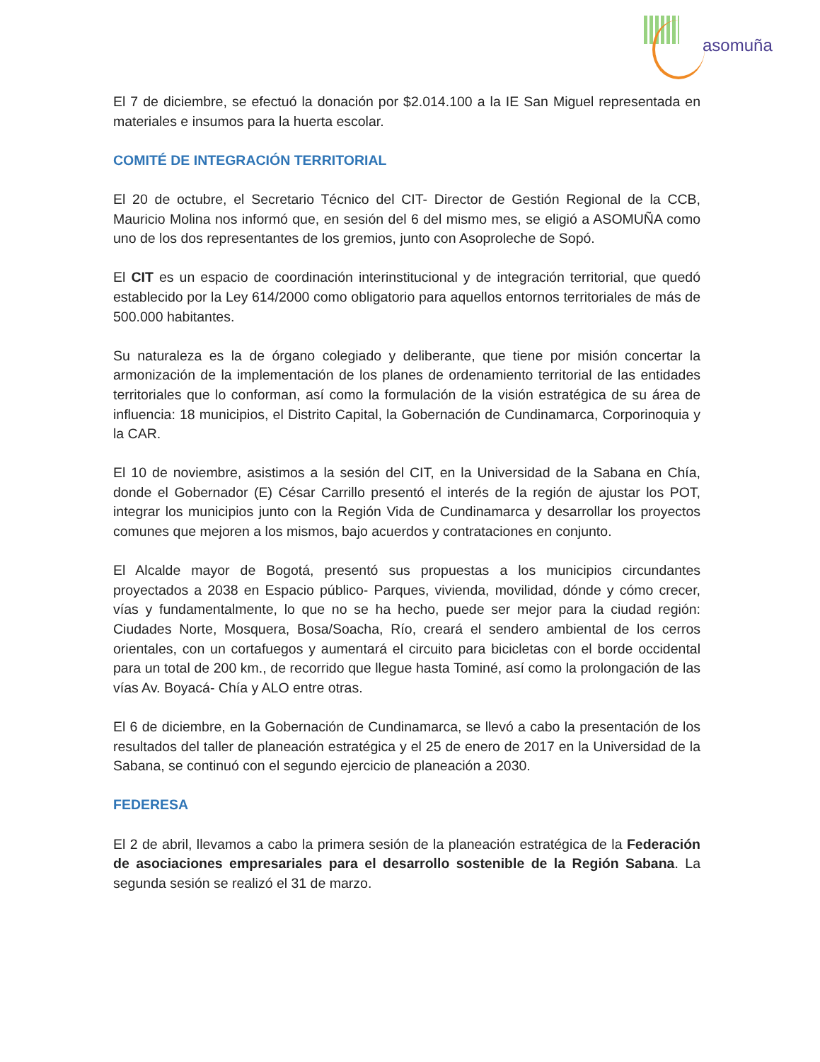asomuña
El 7 de diciembre, se efectuó la donación por $2.014.100 a la IE San Miguel representada en materiales e insumos para la huerta escolar.
COMITÉ DE INTEGRACIÓN TERRITORIAL
El 20 de octubre, el Secretario Técnico del CIT- Director de Gestión Regional de la CCB, Mauricio Molina nos informó que, en sesión del 6 del mismo mes, se eligió a ASOMUÑA como uno de los dos representantes de los gremios, junto con Asoproleche de Sopó.
El CIT es un espacio de coordinación interinstitucional y de integración territorial, que quedó establecido por la Ley 614/2000 como obligatorio para aquellos entornos territoriales de más de 500.000 habitantes.
Su naturaleza es la de órgano colegiado y deliberante, que tiene por misión concertar la armonización de la implementación de los planes de ordenamiento territorial de las entidades territoriales que lo conforman, así como la formulación de la visión estratégica de su área de influencia: 18 municipios, el Distrito Capital, la Gobernación de Cundinamarca, Corporinoquia y la CAR.
El 10 de noviembre, asistimos a la sesión del CIT, en la Universidad de la Sabana en Chía, donde el Gobernador (E) César Carrillo presentó el interés de la región de ajustar los POT, integrar los municipios junto con la Región Vida de Cundinamarca y desarrollar los proyectos comunes que mejoren a los mismos, bajo acuerdos y contrataciones en conjunto.
El Alcalde mayor de Bogotá, presentó sus propuestas a los municipios circundantes proyectados a 2038 en Espacio público- Parques, vivienda, movilidad, dónde y cómo crecer, vías y fundamentalmente, lo que no se ha hecho, puede ser mejor para la ciudad región: Ciudades Norte, Mosquera, Bosa/Soacha, Río, creará el sendero ambiental de los cerros orientales, con un cortafuegos y aumentará el circuito para bicicletas con el borde occidental para un total de 200 km., de recorrido que llegue hasta Tominé, así como la prolongación de las vías Av. Boyacá- Chía y ALO entre otras.
El 6 de diciembre, en la Gobernación de Cundinamarca, se llevó a cabo la presentación de los resultados del taller de planeación estratégica y el 25 de enero de 2017 en la Universidad de la Sabana, se continuó con el segundo ejercicio de planeación a 2030.
FEDERESA
El 2 de abril, llevamos a cabo la primera sesión de la planeación estratégica de la Federación de asociaciones empresariales para el desarrollo sostenible de la Región Sabana. La segunda sesión se realizó el 31 de marzo.